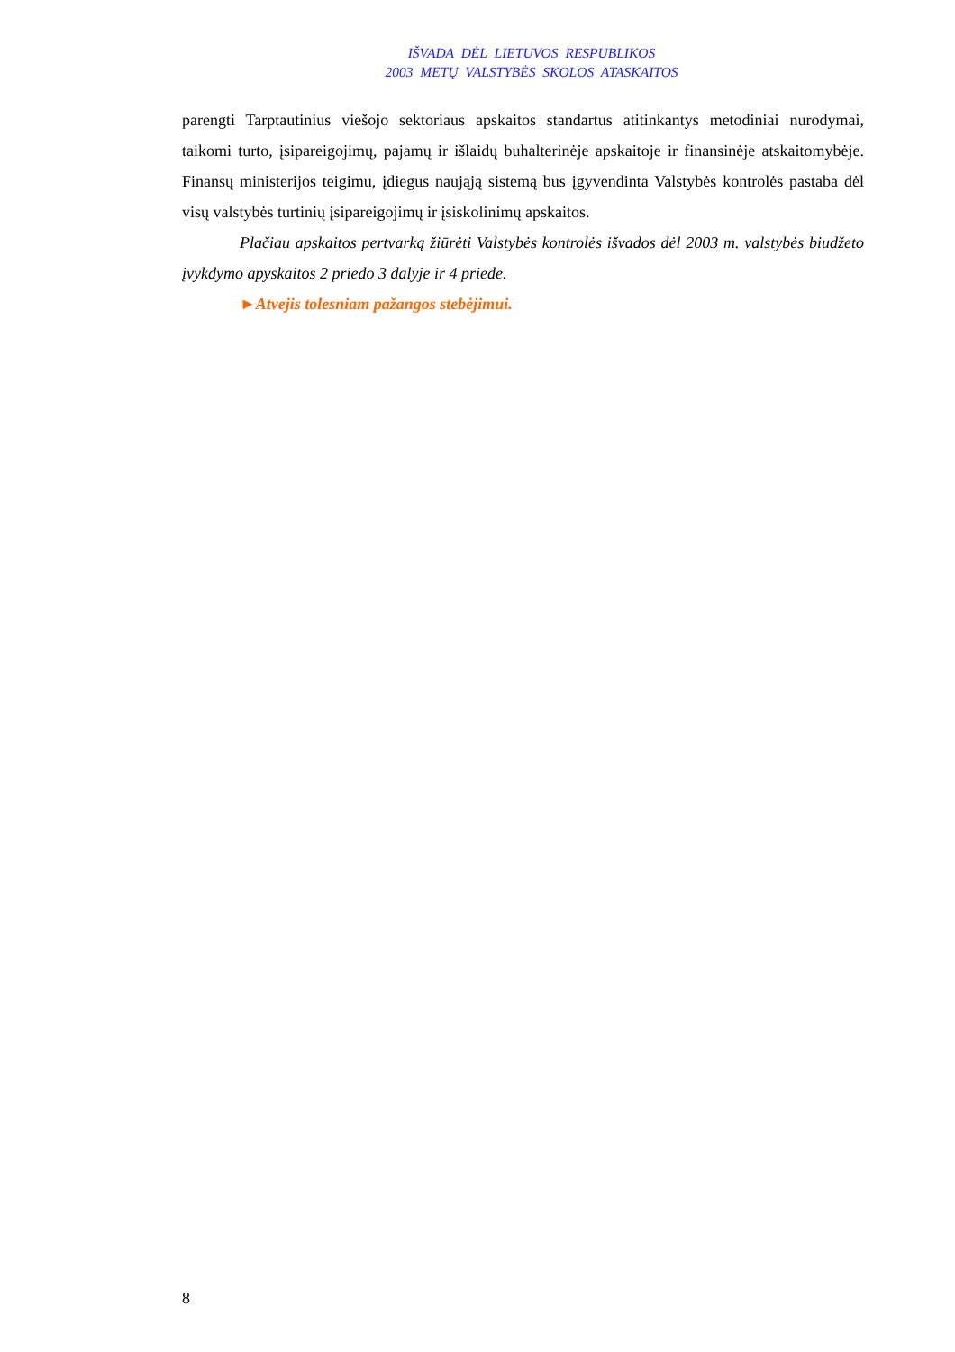IŠVADA DĖL LIETUVOS RESPUBLIKOS
2003 METŲ VALSTYBĖS SKOLOS ATASKAITOS
parengti Tarptautinius viešojo sektoriaus apskaitos standartus atitinkantys metodiniai nurodymai, taikomi turto, įsipareigojimų, pajamų ir išlaidų buhalterinėje apskaitoje ir finansinėje atskaitomybėje. Finansų ministerijos teigimu, įdiegus naująją sistemą bus įgyvendinta Valstybės kontrolės pastaba dėl visų valstybės turtinių įsipareigojimų ir įsiskolinimų apskaitos.
Plačiau apskaitos pertvarką žiūrėti Valstybės kontrolės išvados dėl 2003 m. valstybės biudžeto įvykdymo apyskaitos 2 priedo 3 dalyje ir 4 priede.
►Atvejis tolesniam pažangos stebėjimui.
8